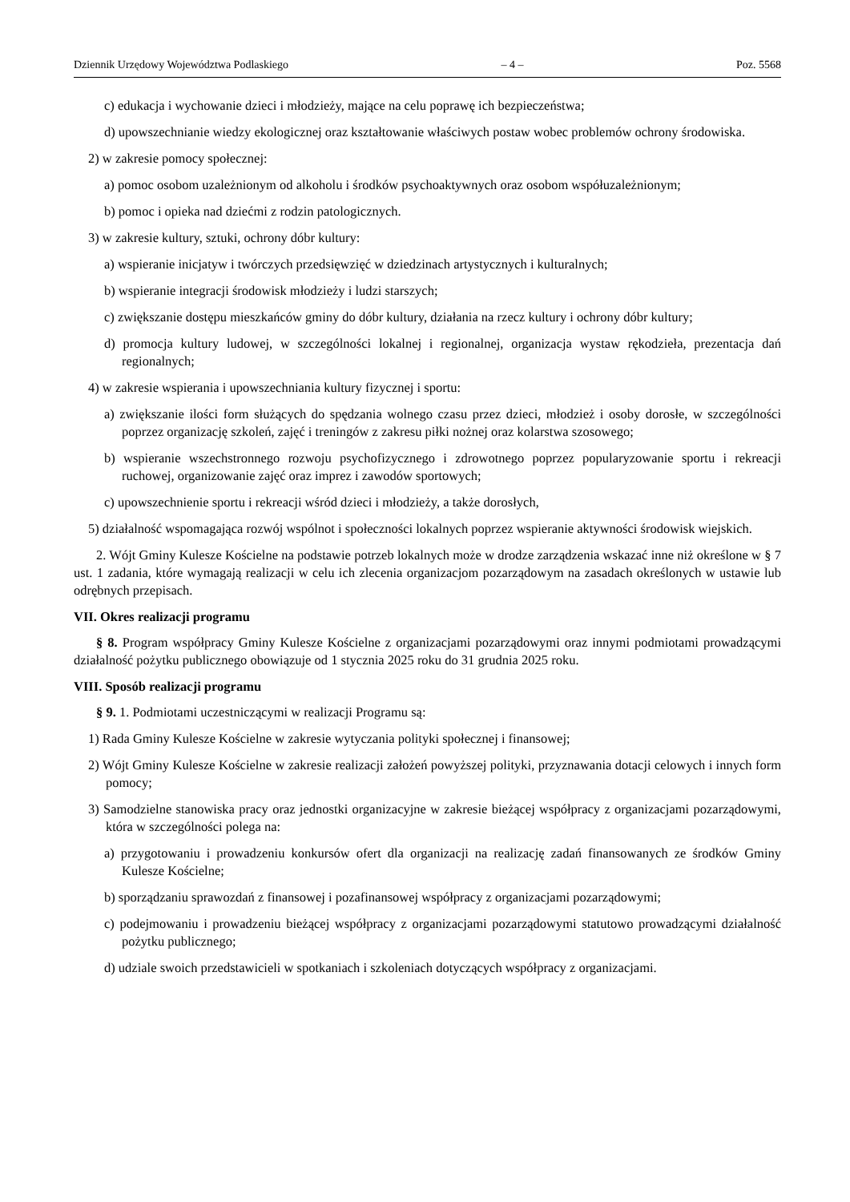Dziennik Urzędowy Województwa Podlaskiego – 4 – Poz. 5568
c) edukacja i wychowanie dzieci i młodzieży, mające na celu poprawę ich bezpieczeństwa;
d) upowszechnianie wiedzy ekologicznej oraz kształtowanie właściwych postaw wobec problemów ochrony środowiska.
2) w zakresie pomocy społecznej:
a) pomoc osobom uzależnionym od alkoholu i środków psychoaktywnych oraz osobom współuzależnionym;
b) pomoc i opieka nad dziećmi z rodzin patologicznych.
3) w zakresie kultury, sztuki, ochrony dóbr kultury:
a) wspieranie inicjatyw i twórczych przedsięwzięć w dziedzinach artystycznych i kulturalnych;
b) wspieranie integracji środowisk młodzieży i ludzi starszych;
c) zwiększanie dostępu mieszkańców gminy do dóbr kultury, działania na rzecz kultury i ochrony dóbr kultury;
d) promocja kultury ludowej, w szczególności lokalnej i regionalnej, organizacja wystaw rękodzieła, prezentacja dań regionalnych;
4) w zakresie wspierania i upowszechniania kultury fizycznej i sportu:
a) zwiększanie ilości form służących do spędzania wolnego czasu przez dzieci, młodzież i osoby dorosłe, w szczególności poprzez organizację szkoleń, zajęć i treningów z zakresu piłki nożnej oraz kolarstwa szosowego;
b) wspieranie wszechstronnego rozwoju psychofizycznego i zdrowotnego poprzez popularyzowanie sportu i rekreacji ruchowej, organizowanie zajęć oraz imprez i zawodów sportowych;
c) upowszechnienie sportu i rekreacji wśród dzieci i młodzieży, a także dorosłych,
5) działalność wspomagająca rozwój wspólnot i społeczności lokalnych poprzez wspieranie aktywności środowisk wiejskich.
2. Wójt Gminy Kulesze Kościelne na podstawie potrzeb lokalnych może w drodze zarządzenia wskazać inne niż określone w § 7 ust. 1 zadania, które wymagają realizacji w celu ich zlecenia organizacjom pozarządowym na zasadach określonych w ustawie lub odrębnych przepisach.
VII. Okres realizacji programu
§ 8. Program współpracy Gminy Kulesze Kościelne z organizacjami pozarządowymi oraz innymi podmiotami prowadzącymi działalność pożytku publicznego obowiązuje od 1 stycznia 2025 roku do 31 grudnia 2025 roku.
VIII. Sposób realizacji programu
§ 9. 1. Podmiotami uczestniczącymi w realizacji Programu są:
1) Rada Gminy Kulesze Kościelne w zakresie wytyczania polityki społecznej i finansowej;
2) Wójt Gminy Kulesze Kościelne w zakresie realizacji założeń powyższej polityki, przyznawania dotacji celowych i innych form pomocy;
3) Samodzielne stanowiska pracy oraz jednostki organizacyjne w zakresie bieżącej współpracy z organizacjami pozarządowymi, która w szczególności polega na:
a) przygotowaniu i prowadzeniu konkursów ofert dla organizacji na realizację zadań finansowanych ze środków Gminy Kulesze Kościelne;
b) sporządzaniu sprawozdań z finansowej i pozafinansowej współpracy z organizacjami pozarządowymi;
c) podejmowaniu i prowadzeniu bieżącej współpracy z organizacjami pozarządowymi statutowo prowadzącymi działalność pożytku publicznego;
d) udziale swoich przedstawicieli w spotkaniach i szkoleniach dotyczących współpracy z organizacjami.